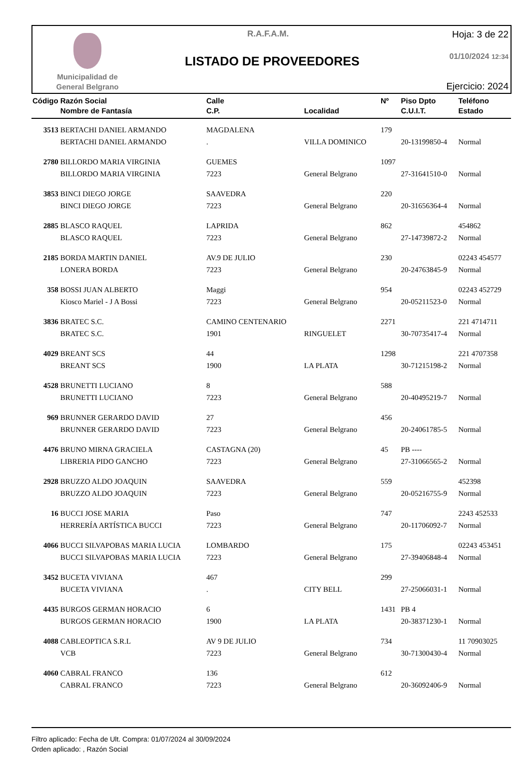Municipalidad de
General Belgrano
R.A.F.A.M.
LISTADO DE PROVEEDORES
Hoja: 3 de 22
01/10/2024 12:34
Ejercicio: 2024
| Código | Razón Social Nombre de Fantasía | Calle C.P. | Localidad | Nº | Piso Dpto C.U.I.T. | Teléfono Estado |
| --- | --- | --- | --- | --- | --- | --- |
| 3513 | BERTACHI DANIEL ARMANDO | MAGDALENA | | 179 | | |
| | BERTACHI DANIEL ARMANDO | . | VILLA DOMINICO | | 20-13199850-4 | Normal |
| 2780 | BILLORDO MARIA VIRGINIA | GUEMES | | 1097 | | |
| | BILLORDO MARIA VIRGINIA | 7223 | General Belgrano | | 27-31641510-0 | Normal |
| 3853 | BINCI DIEGO JORGE | SAAVEDRA | | 220 | | |
| | BINCI DIEGO JORGE | 7223 | General Belgrano | | 20-31656364-4 | Normal |
| 2885 | BLASCO RAQUEL | LAPRIDA | | 862 | | 454862 |
| | BLASCO RAQUEL | 7223 | General Belgrano | | 27-14739872-2 | Normal |
| 2185 | BORDA MARTIN DANIEL | AV.9 DE JULIO | | 230 | | 02243 454577 |
| | LONERA BORDA | 7223 | General Belgrano | | 20-24763845-9 | Normal |
| 358 | BOSSI JUAN ALBERTO | Maggi | | 954 | | 02243 452729 |
| | Kiosco Mariel - J A Bossi | 7223 | General Belgrano | | 20-05211523-0 | Normal |
| 3836 | BRATEC S.C. | CAMINO CENTENARIO | | 2271 | | 221 4714711 |
| | BRATEC S.C. | 1901 | RINGUELET | | 30-70735417-4 | Normal |
| 4029 | BREANT SCS | 44 | | 1298 | | 221 4707358 |
| | BREANT SCS | 1900 | LA PLATA | | 30-71215198-2 | Normal |
| 4528 | BRUNETTI LUCIANO | 8 | | 588 | | |
| | BRUNETTI LUCIANO | 7223 | General Belgrano | | 20-40495219-7 | Normal |
| 969 | BRUNNER GERARDO DAVID | 27 | | 456 | | |
| | BRUNNER GERARDO DAVID | 7223 | General Belgrano | | 20-24061785-5 | Normal |
| 4476 | BRUNO MIRNA GRACIELA | CASTAGNA (20) | | 45 | PB ---- | |
| | LIBRERIA PIDO GANCHO | 7223 | General Belgrano | | 27-31066565-2 | Normal |
| 2928 | BRUZZO ALDO JOAQUIN | SAAVEDRA | | 559 | | 452398 |
| | BRUZZO ALDO JOAQUIN | 7223 | General Belgrano | | 20-05216755-9 | Normal |
| 16 | BUCCI JOSE MARIA | Paso | | 747 | | 2243 452533 |
| | HERRERÍA ARTÍSTICA BUCCI | 7223 | General Belgrano | | 20-11706092-7 | Normal |
| 4066 | BUCCI SILVAPOBAS MARIA LUCIA | LOMBARDO | | 175 | | 02243 453451 |
| | BUCCI SILVAPOBAS MARIA LUCIA | 7223 | General Belgrano | | 27-39406848-4 | Normal |
| 3452 | BUCETA VIVIANA | 467 | | 299 | | |
| | BUCETA VIVIANA | . | CITY BELL | | 27-25066031-1 | Normal |
| 4435 | BURGOS GERMAN HORACIO | 6 | | 1431 | PB 4 | |
| | BURGOS GERMAN HORACIO | 1900 | LA PLATA | | 20-38371230-1 | Normal |
| 4088 | CABLEOPTICA S.R.L | AV 9 DE JULIO | | 734 | | 11 70903025 |
| | VCB | 7223 | General Belgrano | | 30-71300430-4 | Normal |
| 4060 | CABRAL FRANCO | 136 | | 612 | | |
| | CABRAL FRANCO | 7223 | General Belgrano | | 20-36092406-9 | Normal |
Filtro aplicado: Fecha de Ult. Compra: 01/07/2024 al 30/09/2024
Orden aplicado: , Razón Social